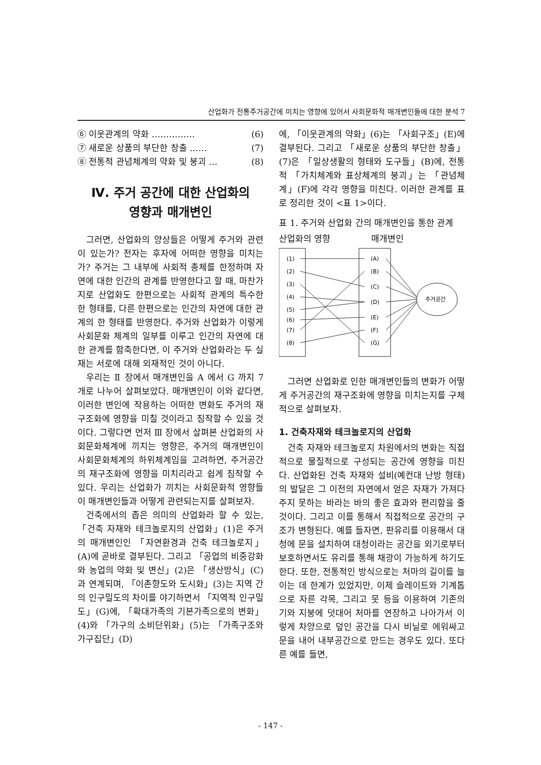산업화가 전통주거공간에 미치는 영향에 있어서 사회문화적 매개변인들에 대한 분석 7
⑥ 이웃관계의 약화 …………… (6)
⑦ 새로운 상품의 부단한 창출 …… (7)
⑧ 전통적 관념체계의 약화 및 붕괴 … (8)
Ⅳ. 주거 공간에 대한 산업화의
영향과 매개변인
그러면, 산업화의 양상들은 어떻게 주거와 관련이 있는가? 전자는 후자에 어떠한 영향을 미치는가? 주거는 그 내부에 사회적 총체를 한정하며 자연에 대한 인간의 관계를 반영한다고 할 때, 마찬가지로 산업화도 한편으로는 사회적 관계의 특수한 한 형태를, 다른 한편으로는 인간의 자연에 대한 관계의 한 형태를 반영한다. 주거와 산업화가 이렇게 사회문화 체계의 일부를 이루고 인간의 자연에 대한 관계를 함축한다면, 이 주거와 산업화라는 두 실재는 서로에 대해 외재적인 것이 아니다.
우리는 Ⅱ 장에서 매개변인을 A 에서 G 까지 7 개로 나누어 살펴보았다. 매개변인이 이와 같다면, 이러한 변인에 작용하는 어떠한 변화도 주거의 재구조화에 영향을 미칠 것이라고 짐작할 수 있을 것이다. 그렇다면 먼저 Ⅲ 장에서 살펴본 산업화의 사회문화체계에 끼치는 영향은, 주거의 매개변인이 사회문화체계의 하위체계임을 고려하면, 주거공간의 재구조화에 영향을 미치리라고 쉽게 짐작할 수 있다. 우리는 산업화가 끼치는 사회문화적 영향들이 매개변인들과 어떻게 관련되는지를 살펴보자.
건축에서의 좁은 의미의 산업화라 할 수 있는, 「건축 자재와 테크놀로지의 산업화」(1)은 주거의 매개변인인 「자연환경과 건축 테크놀로지」(A)에 곧바로 결부된다. 그리고 「공업의 비중강화와 농업의 약화 및 변신」(2)은 「생산방식」(C)과 연계되며, 「이촌향도와 도시화」(3)는 지역 간의 인구밀도의 차이를 야기하면서 「지역적 인구밀도」(G)에, 「확대가족의 기본가족으로의 변화」(4)와 「가구의 소비단위화」(5)는 「가족구조와 가구집단」(D)
에, 「이웃관계의 약화」(6)는 「사회구조」(E)에 결부된다. 그리고 「새로운 상품의 부단한 창출」(7)은 「일상생활의 형태와 도구들」(B)에, 전통적 「가치체계와 표상체계의 붕괴」는 「관념체계」(F)에 각각 영향을 미친다. 이러한 관계를 표로 정리한 것이 <표 1>이다.
표 1. 주거와 산업화 간의 매개변인을 통한 관계
산업화의 영향 매개변인
주거공간
(1)
(2)
(3)
(4)
(5)
(6)
(7)
(8)
(A)
(B)
(C)
(D)
(E)
(F)
(G)
그러면 산업화로 인한 매개변인들의 변화가 어떻게 주거공간의 재구조화에 영향을 미치는지를 구체적으로 살펴보자.
1. 건축자재와 테크놀로지의 산업화
건축 자재와 테크놀로지 차원에서의 변화는 직접적으로 물질적으로 구성되는 공간에 영향을 미친다. 산업화된 건축 자재와 설비(예컨대 난방 형태)의 발달은 그 이전의 자연에서 얻은 자재가 가져다 주지 못하는 바라는 바의 좋은 효과와 편리함을 줄 것이다. 그리고 이를 통해서 직접적으로 공간의 구조가 변형된다. 예를 들자면, 판유리를 이용해서 대청에 문을 설치하여 대청이라는 공간을 외기로부터 보호하면서도 유리를 통해 채광이 가능하게 하기도 한다. 또한, 전통적인 방식으로는 처마의 길이를 늘이는 데 한계가 있었지만, 이제 슬레이트와 기계톱으로 자른 각목, 그리고 못 등을 이용하여 기존의 기와 지붕에 덧대어 처마를 연장하고 나아가서 이렇게 차양으로 덮인 공간을 다시 비닐로 에워싸고 문을 내어 내부공간으로 만드는 경우도 있다. 또다른 예를 들면,
- 147 -